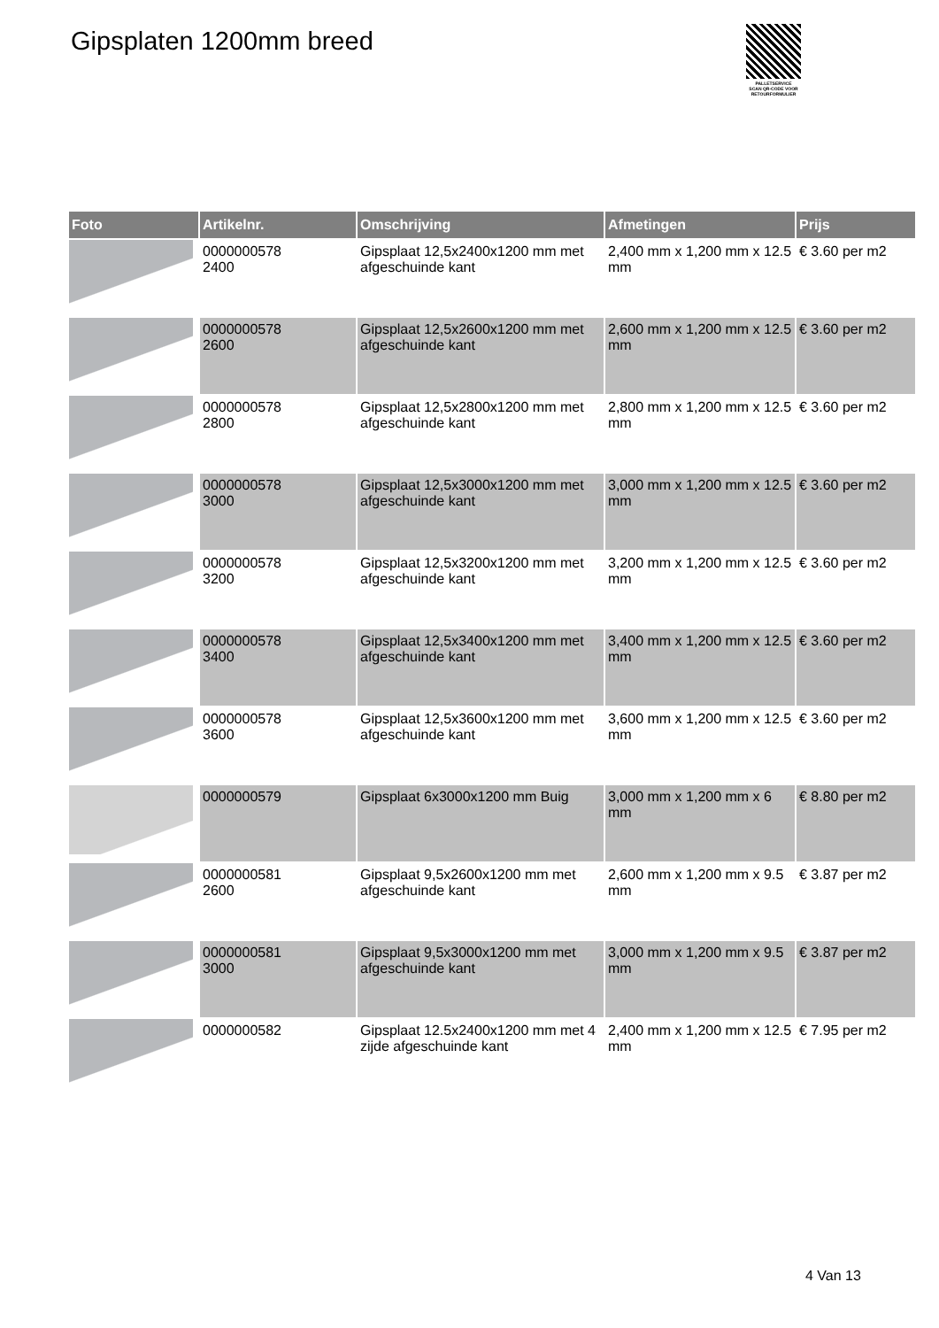Gipsplaten 1200mm breed
PALLETSERVICE
SCAN QR-CODE VOOR RETOURFORMULIER
| Foto | Artikelnr. | Omschrijving | Afmetingen | Prijs |
| --- | --- | --- | --- | --- |
| | 0000000578 2400 | Gipsplaat 12,5x2400x1200 mm met afgeschuinde kant | 2,400 mm x 1,200 mm x 12.5 mm | € 3.60 per m2 |
| | 0000000578 2600 | Gipsplaat 12,5x2600x1200 mm met afgeschuinde kant | 2,600 mm x 1,200 mm x 12.5 mm | € 3.60 per m2 |
| | 0000000578 2800 | Gipsplaat 12,5x2800x1200 mm met afgeschuinde kant | 2,800 mm x 1,200 mm x 12.5 mm | € 3.60 per m2 |
| | 0000000578 3000 | Gipsplaat 12,5x3000x1200 mm met afgeschuinde kant | 3,000 mm x 1,200 mm x 12.5 mm | € 3.60 per m2 |
| | 0000000578 3200 | Gipsplaat 12,5x3200x1200 mm met afgeschuinde kant | 3,200 mm x 1,200 mm x 12.5 mm | € 3.60 per m2 |
| | 0000000578 3400 | Gipsplaat 12,5x3400x1200 mm met afgeschuinde kant | 3,400 mm x 1,200 mm x 12.5 mm | € 3.60 per m2 |
| | 0000000578 3600 | Gipsplaat 12,5x3600x1200 mm met afgeschuinde kant | 3,600 mm x 1,200 mm x 12.5 mm | € 3.60 per m2 |
| | 0000000579 | Gipsplaat 6x3000x1200 mm Buig | 3,000 mm x 1,200 mm x 6 mm | € 8.80 per m2 |
| | 0000000581 2600 | Gipsplaat 9,5x2600x1200 mm met afgeschuinde kant | 2,600 mm x 1,200 mm x 9.5 mm | € 3.87 per m2 |
| | 0000000581 3000 | Gipsplaat 9,5x3000x1200 mm met afgeschuinde kant | 3,000 mm x 1,200 mm x 9.5 mm | € 3.87 per m2 |
| | 0000000582 | Gipsplaat 12.5x2400x1200 mm met 4 zijde afgeschuinde kant | 2,400 mm x 1,200 mm x 12.5 mm | € 7.95 per m2 |
4 Van 13